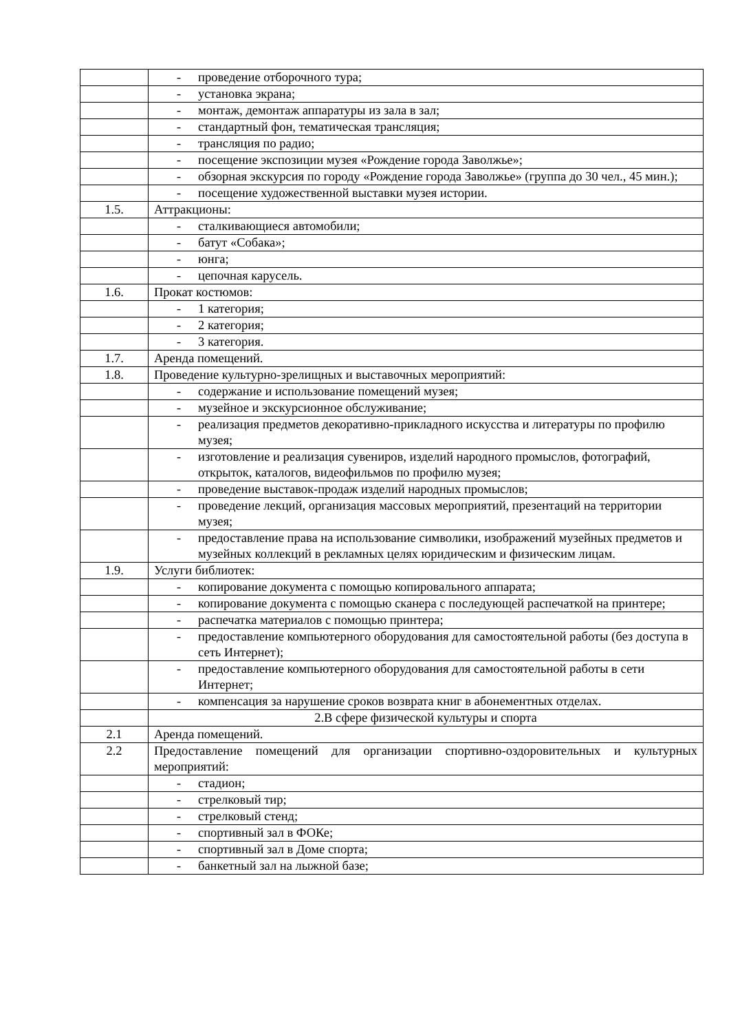| | - проведение отборочного тура; |
| | - установка экрана; |
| | - монтаж, демонтаж аппаратуры из зала в зал; |
| | - стандартный фон, тематическая трансляция; |
| | - трансляция по радио; |
| | - посещение экспозиции музея «Рождение города Заволжье»; |
| | - обзорная экскурсия по городу «Рождение города Заволжье» (группа до 30 чел., 45 мин.); |
| | - посещение художественной выставки музея истории. |
| 1.5. | Аттракционы: |
| | - сталкивающиеся автомобили; |
| | - батут «Собака»; |
| | - юнга; |
| | - цепочная карусель. |
| 1.6. | Прокат костюмов: |
| | - 1 категория; |
| | - 2 категория; |
| | - 3 категория. |
| 1.7. | Аренда помещений. |
| 1.8. | Проведение культурно-зрелищных и выставочных мероприятий: |
| | - содержание и использование помещений музея; |
| | - музейное и экскурсионное обслуживание; |
| | - реализация предметов декоративно-прикладного искусства и литературы по профилю музея; |
| | - изготовление и реализация сувениров, изделий народного промыслов, фотографий, открыток, каталогов, видеофильмов по профилю музея; |
| | - проведение выставок-продаж изделий народных промыслов; |
| | - проведение лекций, организация массовых мероприятий, презентаций на территории музея; |
| | - предоставление права на использование символики, изображений музейных предметов и музейных коллекций в рекламных целях юридическим и физическим лицам. |
| 1.9. | Услуги библиотек: |
| | - копирование документа с помощью копировального аппарата; |
| | - копирование документа с помощью сканера с последующей распечаткой на принтере; |
| | - распечатка материалов с помощью принтера; |
| | - предоставление компьютерного оборудования для самостоятельной работы (без доступа в сеть Интернет); |
| | - предоставление компьютерного оборудования для самостоятельной работы в сети Интернет; |
| | - компенсация за нарушение сроков возврата книг в абонементных отделах. |
| | 2.В сфере физической культуры и спорта |
| 2.1 | Аренда помещений. |
| 2.2 | Предоставление помещений для организации спортивно-оздоровительных и культурных мероприятий: |
| | - стадион; |
| | - стрелковый тир; |
| | - стрелковый стенд; |
| | - спортивный зал в ФОКе; |
| | - спортивный зал в Доме спорта; |
| | - банкетный зал на лыжной базе; |